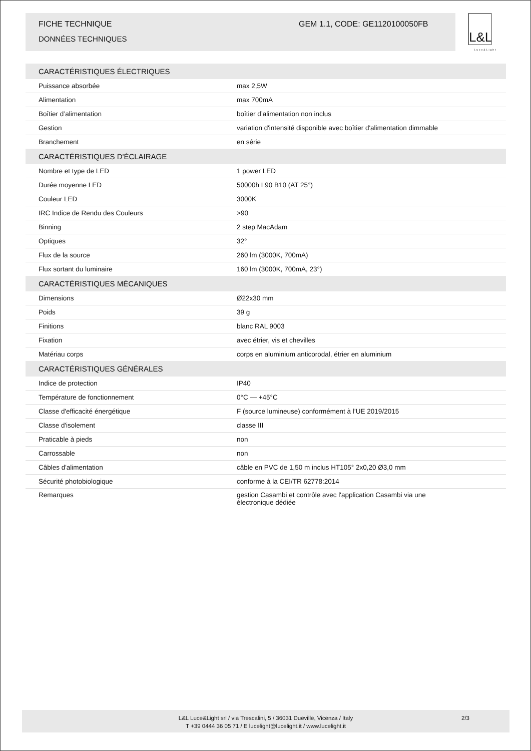FICHE TECHNIQUE GEM 1.1, CODE: GE1120100050FB
DONNÉES TECHNIQUES
L&L
Luce&Light
| CARACTÉRISTIQUES ÉLECTRIQUES | |
| --- | --- |
| Puissance absorbée | max 2,5W |
| Alimentation | max 700mA |
| Boîtier d’alimentation | boîtier d’alimentation non inclus |
| Gestion | variation d'intensité disponible avec boîtier d'alimentation dimmable |
| Branchement | en série |
| CARACTÉRISTIQUES D'ÉCLAIRAGE | |
| Nombre et type de LED | 1 power LED |
| Durée moyenne LED | 50000h L90 B10 (AT 25°) |
| Couleur LED | 3000K |
| IRC Indice de Rendu des Couleurs | >90 |
| Binning | 2 step MacAdam |
| Optiques | 32° |
| Flux de la source | 260 lm (3000K, 700mA) |
| Flux sortant du luminaire | 160 lm (3000K, 700mA, 23°) |
| CARACTÉRISTIQUES MÉCANIQUES | |
| Dimensions | Ø22x30 mm |
| Poids | 39 g |
| Finitions | blanc RAL 9003 |
| Fixation | avec étrier, vis et chevilles |
| Matériau corps | corps en aluminium anticorodal, étrier en aluminium |
| CARACTÉRISTIQUES GÉNÉRALES | |
| Indice de protection | IP40 |
| Température de fonctionnement | 0°C — +45°C |
| Classe d'efficacité énergétique | F (source lumineuse) conformément à l’UE 2019/2015 |
| Classe d'isolement | classe III |
| Praticable à pieds | non |
| Carrossable | non |
| Câbles d'alimentation | câble en PVC de 1,50 m inclus HT105° 2x0,20 Ø3,0 mm |
| Sécurité photobiologique | conforme à la CEI/TR 62778:2014 |
| Remarques | gestion Casambi et contrôle avec l'application Casambi via une électronique dédiée |
L&L Luce&Light srl / via Trescalini, 5 / 36031 Dueville, Vicenza / Italy
T +39 0444 36 05 71 / E lucelight@lucelight.it / www.lucelight.it
2/3